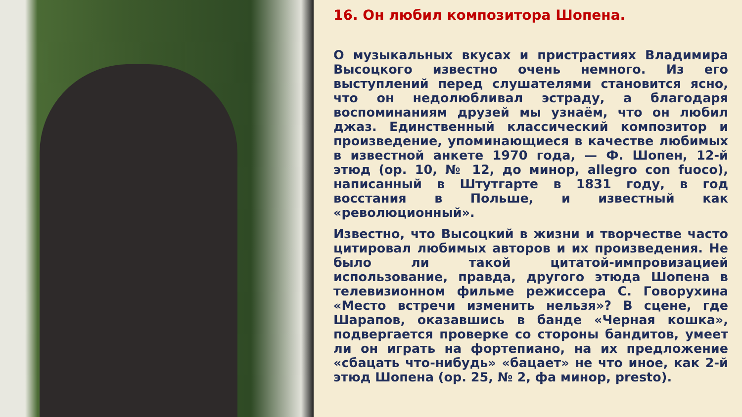16. Он любил композитора Шопена.
О музыкальных вкусах и пристрастиях Владимира Высоцкого известно очень немного. Из его выступлений перед слушателями становится ясно, что он недолюбливал эстраду, а благодаря воспоминаниям друзей мы узнаём, что он любил джаз. Единственный классический композитор и произведение, упоминающиеся в качестве любимых в известной анкете 1970 года, — Ф. Шопен, 12-й этюд (ор. 10, № 12, до минор, allegro con fuoco), написанный в Штутгарте в 1831 году, в год восстания в Польше, и известный как «революционный».
Известно, что Высоцкий в жизни и творчестве часто цитировал любимых авторов и их произведения. Не было ли такой цитатой-импровизацией использование, правда, другого этюда Шопена в телевизионном фильме режиссера С. Говорухина «Место встречи изменить нельзя»? В сцене, где Шарапов, оказавшись в банде «Черная кошка», подвергается проверке со стороны бандитов, умеет ли он играть на фортепиано, на их предложение «сбацать что-нибудь» «бацает» не что иное, как 2-й этюд Шопена (ор. 25, № 2, фа минор, presto).